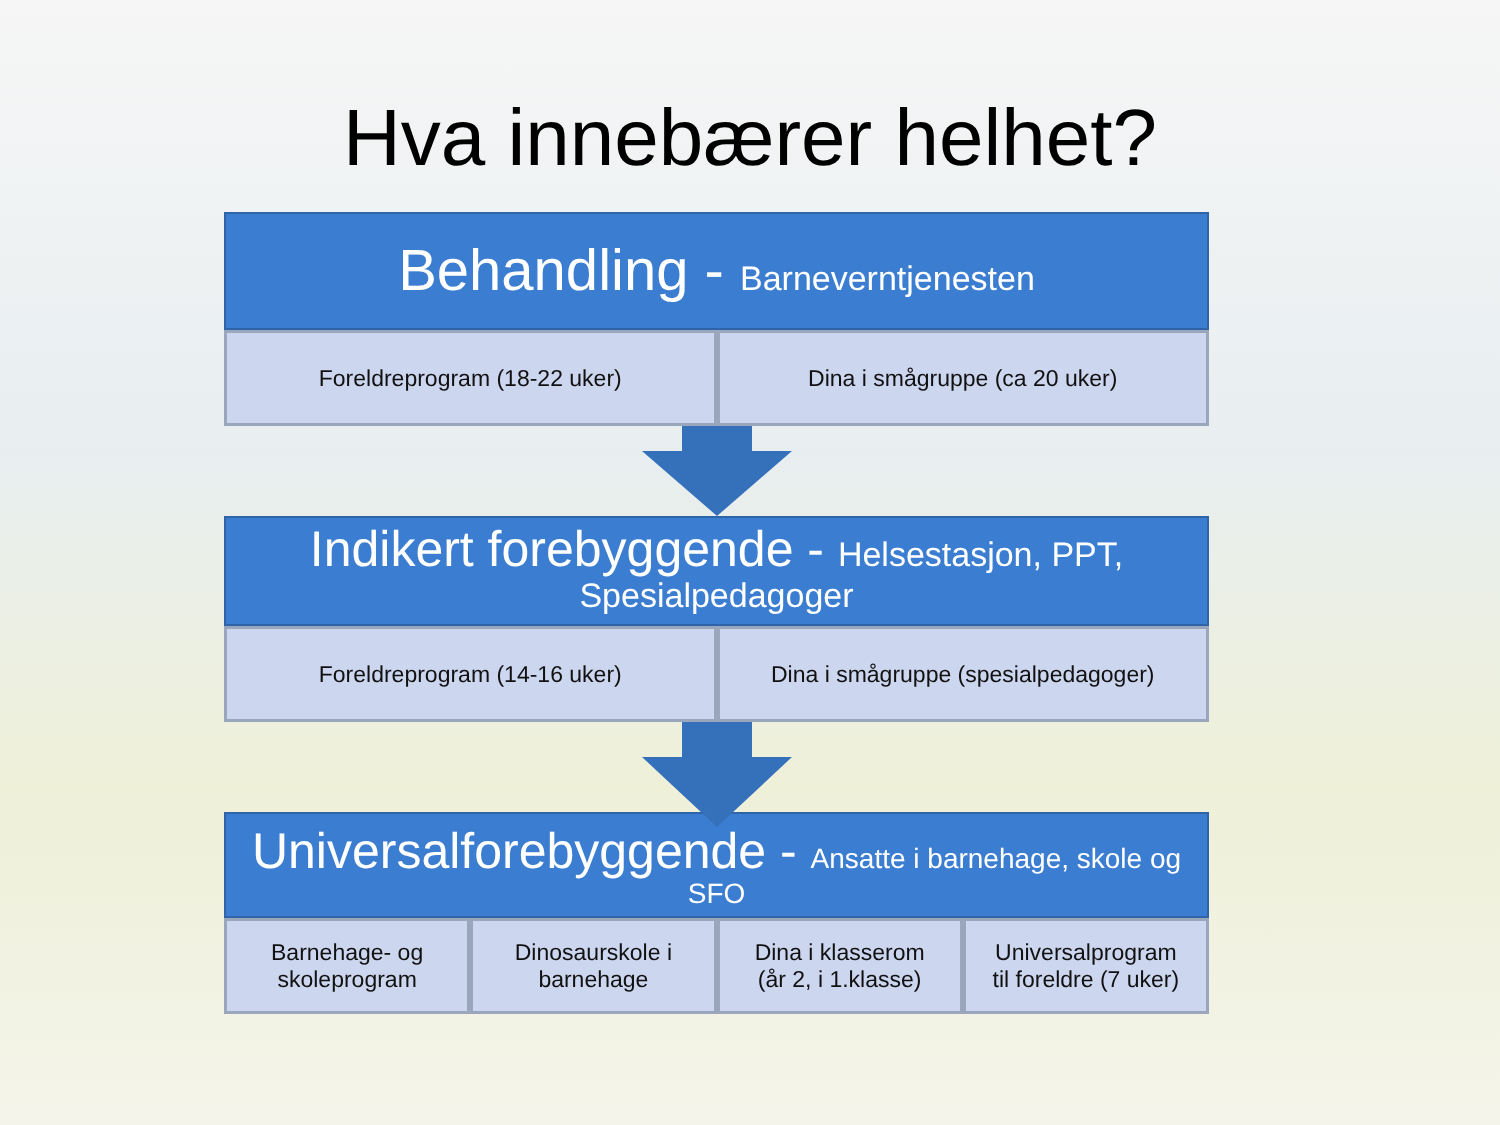Hva innebærer helhet?
Behandling - Barneverntjenesten
Foreldreprogram (18-22 uker) Dina i smågruppe (ca 20 uker)
Indikert forebyggende - Helsestasjon, PPT, Spesialpedagoger
Foreldreprogram (14-16 uker) Dina i smågruppe (spesialpedagoger)
Universalforebyggende - Ansatte i barnehage, skole og SFO
Barnehage- og
skoleprogram
Dinosaurskole i
barnehage
Dina i klasserom
(år 2, i 1.klasse)
Universalprogram
til foreldre (7 uker)